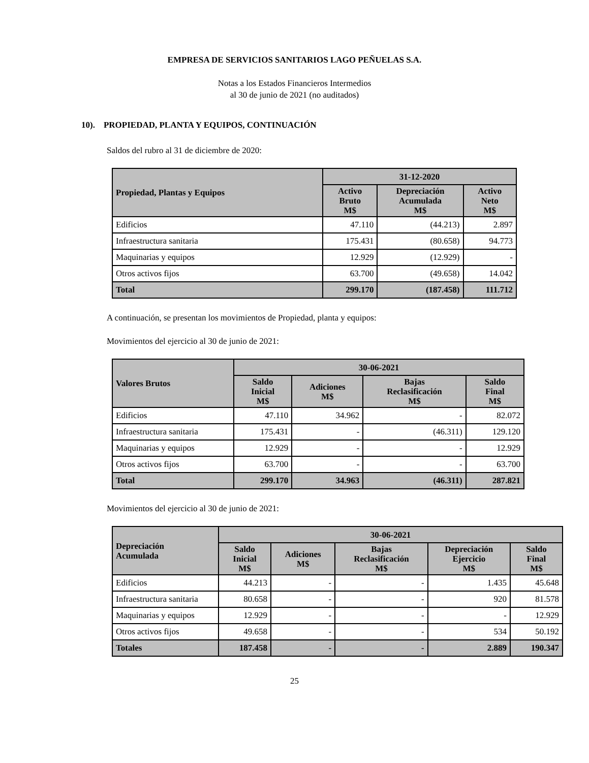EMPRESA DE SERVICIOS SANITARIOS LAGO PEÑUELAS S.A.
Notas a los Estados Financieros Intermedios
al 30 de junio de 2021 (no auditados)
10). PROPIEDAD, PLANTA Y EQUIPOS, CONTINUACIÓN
Saldos del rubro al 31 de diciembre de 2020:
| Propiedad, Plantas y Equipos | 31-12-2020 | | |
| --- | --- | --- | --- |
| | Activo Bruto M$ | Depreciación Acumulada M$ | Activo Neto M$ |
| Edificios | 47.110 | (44.213) | 2.897 |
| Infraestructura sanitaria | 175.431 | (80.658) | 94.773 |
| Maquinarias y equipos | 12.929 | (12.929) | - |
| Otros activos fijos | 63.700 | (49.658) | 14.042 |
| Total | 299.170 | (187.458) | 111.712 |
A continuación, se presentan los movimientos de Propiedad, planta y equipos:
Movimientos del ejercicio al 30 de junio de 2021:
| Valores Brutos | 30-06-2021 | | | |
| --- | --- | --- | --- | --- |
| | Saldo Inicial M$ | Adiciones M$ | Bajas Reclasificación M$ | Saldo Final M$ |
| Edificios | 47.110 | 34.962 | - | 82.072 |
| Infraestructura sanitaria | 175.431 | - | (46.311) | 129.120 |
| Maquinarias y equipos | 12.929 | - | - | 12.929 |
| Otros activos fijos | 63.700 | - | - | 63.700 |
| Total | 299.170 | 34.963 | (46.311) | 287.821 |
Movimientos del ejercicio al 30 de junio de 2021:
| Depreciación Acumulada | 30-06-2021 | | | | |
| --- | --- | --- | --- | --- | --- |
| | Saldo Inicial M$ | Adiciones M$ | Bajas Reclasificación M$ | Depreciación Ejercicio M$ | Saldo Final M$ |
| Edificios | 44.213 | - | - | 1.435 | 45.648 |
| Infraestructura sanitaria | 80.658 | - | - | 920 | 81.578 |
| Maquinarias y equipos | 12.929 | - | - | - | 12.929 |
| Otros activos fijos | 49.658 | - | - | 534 | 50.192 |
| Totales | 187.458 | - | - | 2.889 | 190.347 |
25